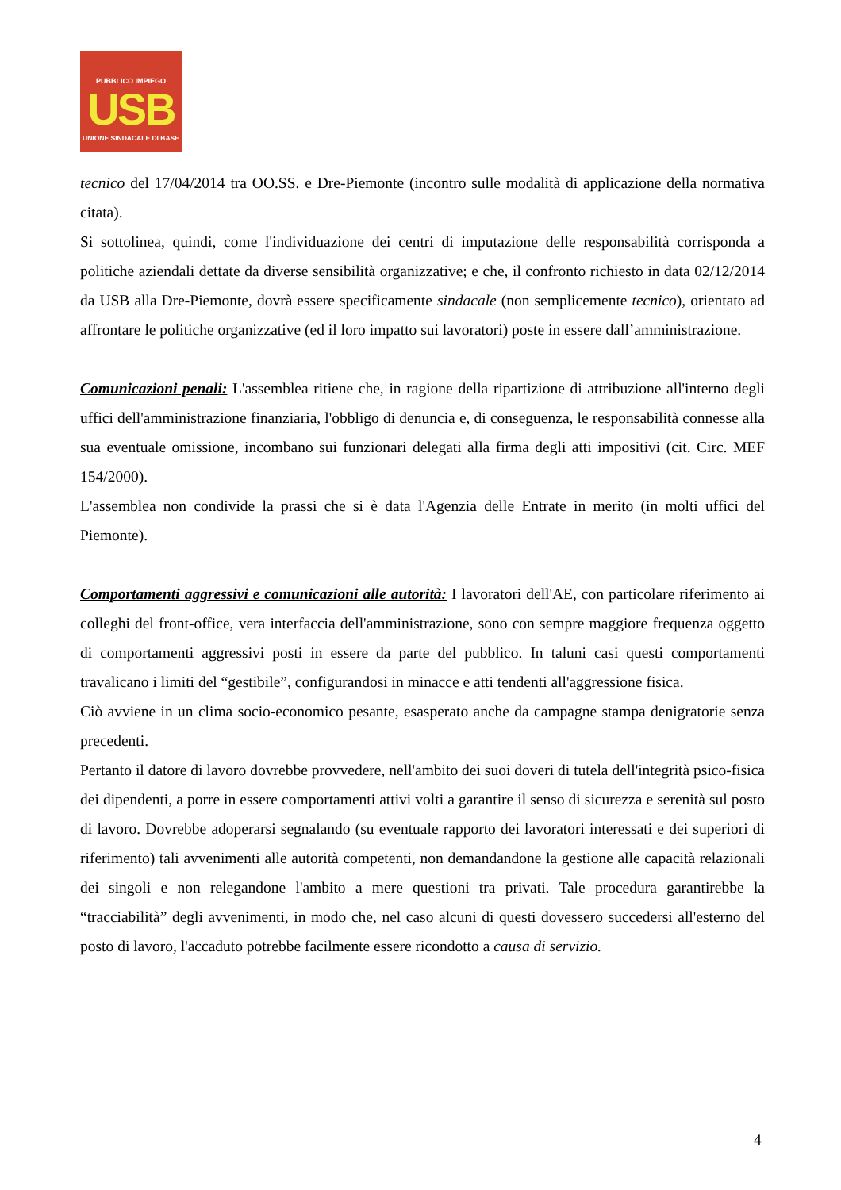PUBBLICO IMPIEGO
USB
UNIONE SINDACALE DI BASE
tecnico del 17/04/2014 tra OO.SS. e Dre-Piemonte (incontro sulle modalità di applicazione della normativa citata).
Si sottolinea, quindi, come l'individuazione dei centri di imputazione delle responsabilità corrisponda a politiche aziendali dettate da diverse sensibilità organizzative; e che, il confronto richiesto in data 02/12/2014 da USB alla Dre-Piemonte, dovrà essere specificamente sindacale (non semplicemente tecnico), orientato ad affrontare le politiche organizzative (ed il loro impatto sui lavoratori) poste in essere dall’amministrazione.
Comunicazioni penali: L'assemblea ritiene che, in ragione della ripartizione di attribuzione all'interno degli uffici dell'amministrazione finanziaria, l'obbligo di denuncia e, di conseguenza, le responsabilità connesse alla sua eventuale omissione, incombano sui funzionari delegati alla firma degli atti impositivi (cit. Circ. MEF 154/2000).
L'assemblea non condivide la prassi che si è data l'Agenzia delle Entrate in merito (in molti uffici del Piemonte).
Comportamenti aggressivi e comunicazioni alle autorità: I lavoratori dell'AE, con particolare riferimento ai colleghi del front-office, vera interfaccia dell'amministrazione, sono con sempre maggiore frequenza oggetto di comportamenti aggressivi posti in essere da parte del pubblico. In taluni casi questi comportamenti travalicano i limiti del “gestibile”, configurandosi in minacce e atti tendenti all'aggressione fisica.
Ciò avviene in un clima socio-economico pesante, esasperato anche da campagne stampa denigratorie senza precedenti.
Pertanto il datore di lavoro dovrebbe provvedere, nell'ambito dei suoi doveri di tutela dell'integrità psico-fisica dei dipendenti, a porre in essere comportamenti attivi volti a garantire il senso di sicurezza e serenità sul posto di lavoro. Dovrebbe adoperarsi segnalando (su eventuale rapporto dei lavoratori interessati e dei superiori di riferimento) tali avvenimenti alle autorità competenti, non demandandone la gestione alle capacità relazionali dei singoli e non relegandone l'ambito a mere questioni tra privati. Tale procedura garantirebbe la “tracciabilità” degli avvenimenti, in modo che, nel caso alcuni di questi dovessero succedersi all'esterno del posto di lavoro, l'accaduto potrebbe facilmente essere ricondotto a causa di servizio.
4